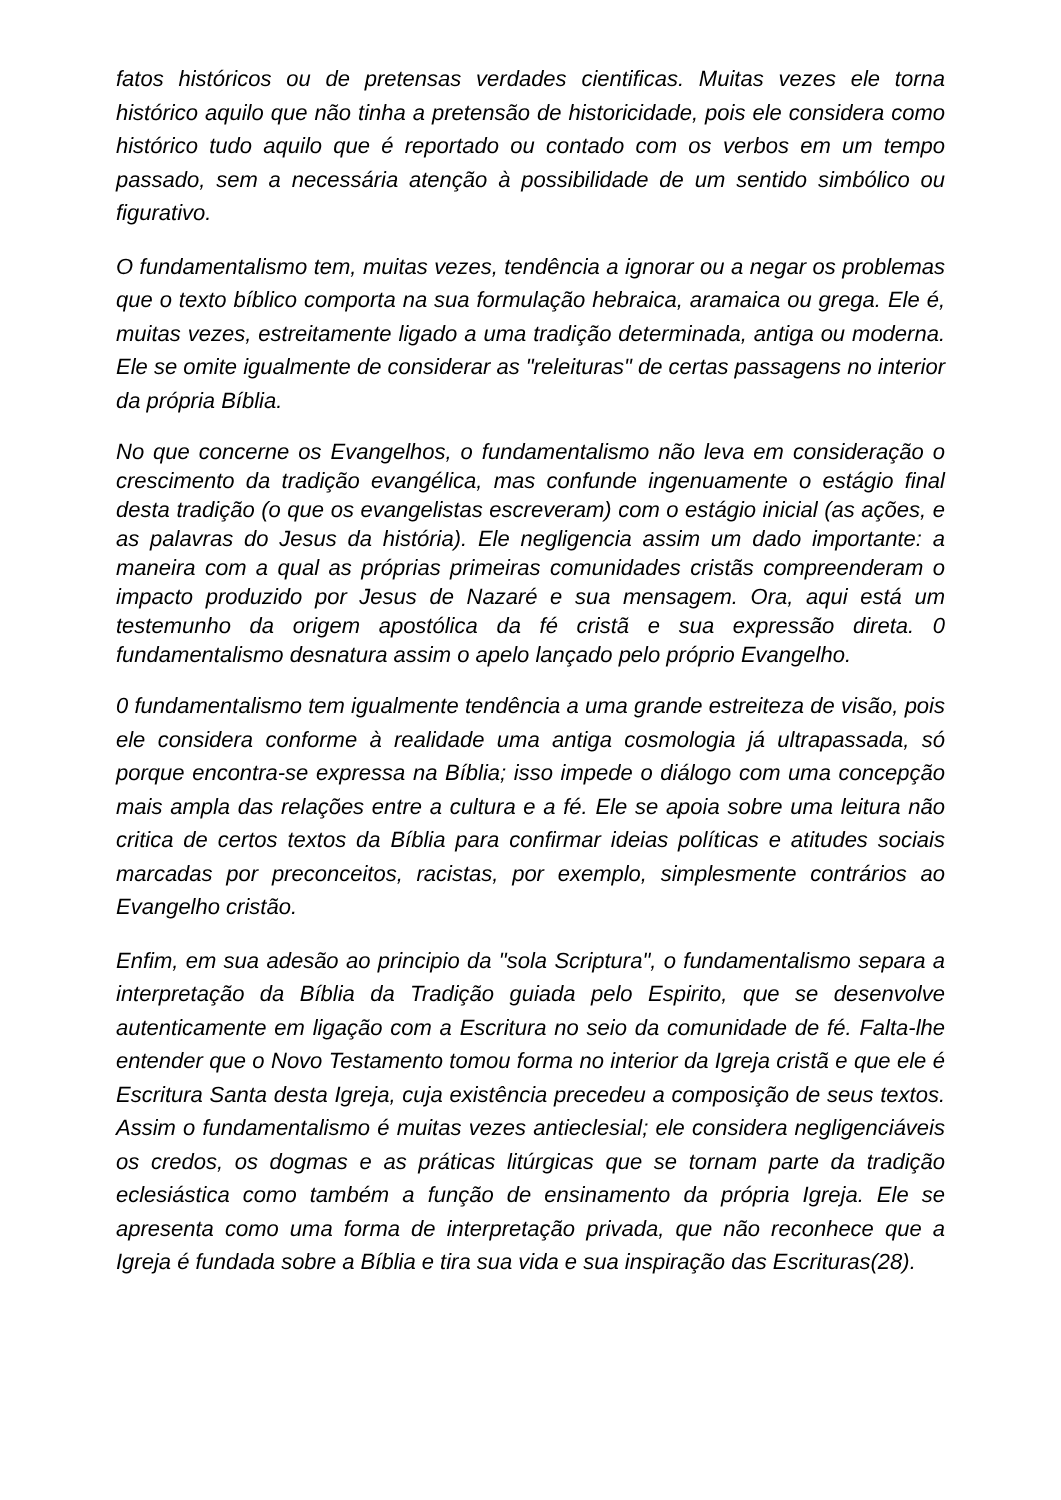fatos históricos ou de pretensas verdades cientificas. Muitas vezes ele torna histórico aquilo que não tinha a pretensão de historicidade, pois ele considera como histórico tudo aquilo que é reportado ou contado com os verbos em um tempo passado, sem a necessária atenção à possibilidade de um sentido simbólico ou figurativo.
O fundamentalismo tem, muitas vezes, tendência a ignorar ou a negar os problemas que o texto bíblico comporta na sua formulação hebraica, aramaica ou grega. Ele é, muitas vezes, estreitamente ligado a uma tradição determinada, antiga ou moderna. Ele se omite igualmente de considerar as "releituras" de certas passagens no interior da própria Bíblia.
No que concerne os Evangelhos, o fundamentalismo não leva em consideração o crescimento da tradição evangélica, mas confunde ingenuamente o estágio final desta tradição (o que os evangelistas escreveram) com o estágio inicial (as ações, e as palavras do Jesus da história). Ele negligencia assim um dado importante: a maneira com a qual as próprias primeiras comunidades cristãs compreenderam o impacto produzido por Jesus de Nazaré e sua mensagem. Ora, aqui está um testemunho da origem apostólica da fé cristã e sua expressão direta. 0 fundamentalismo desnatura assim o apelo lançado pelo próprio Evangelho.
0 fundamentalismo tem igualmente tendência a uma grande estreiteza de visão, pois ele considera conforme à realidade uma antiga cosmologia já ultrapassada, só porque encontra-se expressa na Bíblia; isso impede o diálogo com uma concepção mais ampla das relações entre a cultura e a fé. Ele se apoia sobre uma leitura não critica de certos textos da Bíblia para confirmar ideias políticas e atitudes sociais marcadas por preconceitos, racistas, por exemplo, simplesmente contrários ao Evangelho cristão.
Enfim, em sua adesão ao principio da "sola Scriptura", o fundamentalismo separa a interpretação da Bíblia da Tradição guiada pelo Espirito, que se desenvolve autenticamente em ligação com a Escritura no seio da comunidade de fé. Falta-lhe entender que o Novo Testamento tomou forma no interior da Igreja cristã e que ele é Escritura Santa desta Igreja, cuja existência precedeu a composição de seus textos. Assim o fundamentalismo é muitas vezes antieclesial; ele considera negligenciáveis os credos, os dogmas e as práticas litúrgicas que se tornam parte da tradição eclesiástica como também a função de ensinamento da própria Igreja. Ele se apresenta como uma forma de interpretação privada, que não reconhece que a Igreja é fundada sobre a Bíblia e tira sua vida e sua inspiração das Escrituras(28).